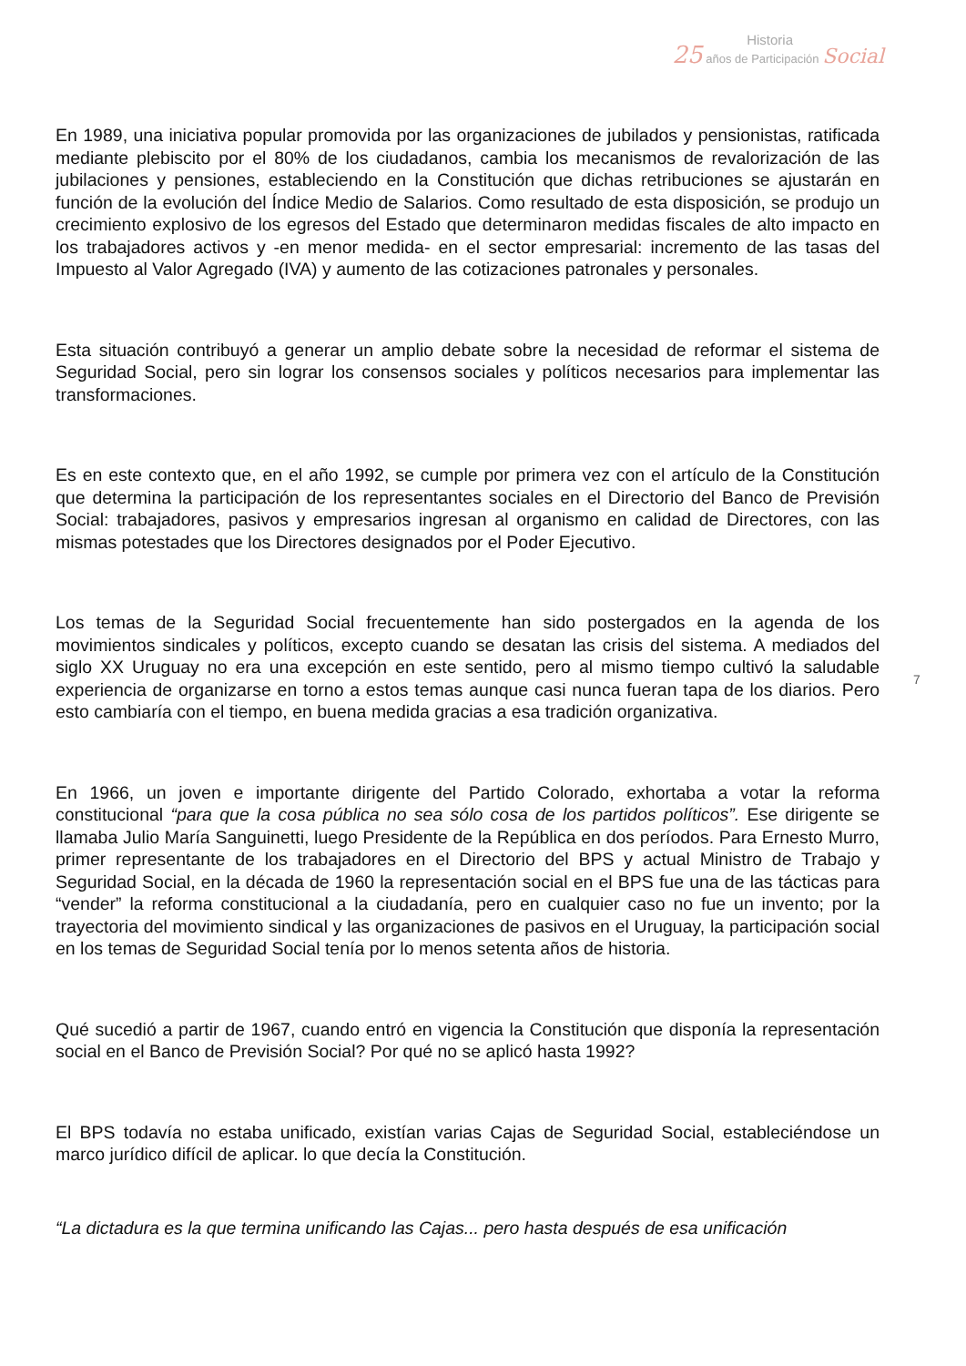Historia
25 años de Participación Social
En 1989, una iniciativa popular promovida por las organizaciones de jubilados y pensionistas, ratificada mediante plebiscito por el 80% de los ciudadanos, cambia los mecanismos de revalorización de las jubilaciones y pensiones, estableciendo en la Constitución que dichas retribuciones se ajustarán en función de la evolución del Índice Medio de Salarios. Como resultado de esta disposición, se produjo un crecimiento explosivo de los egresos del Estado que determinaron medidas fiscales de alto impacto en los trabajadores activos y -en menor medida- en el sector empresarial: incremento de las tasas del Impuesto al Valor Agregado (IVA) y aumento de las cotizaciones patronales y personales.
Esta situación contribuyó a generar un amplio debate sobre la necesidad de reformar el sistema de Seguridad Social, pero sin lograr los consensos sociales y políticos necesarios para implementar las transformaciones.
Es en este contexto que, en el año 1992, se cumple por primera vez con el artículo de la Constitución que determina la participación de los representantes sociales en el Directorio del Banco de Previsión Social: trabajadores, pasivos y empresarios ingresan al organismo en calidad de Directores, con las mismas potestades que los Directores designados por el Poder Ejecutivo.
Los temas de la Seguridad Social frecuentemente han sido postergados en la agenda de los movimientos sindicales y políticos, excepto cuando se desatan las crisis del sistema. A mediados del siglo XX Uruguay no era una excepción en este sentido, pero al mismo tiempo cultivó la saludable experiencia de organizarse en torno a estos temas aunque casi nunca fueran tapa de los diarios. Pero esto cambiaría con el tiempo, en buena medida gracias a esa tradición organizativa.
7
En 1966, un joven e importante dirigente del Partido Colorado, exhortaba a votar la reforma constitucional “para que la cosa pública no sea sólo cosa de los partidos políticos”. Ese dirigente se llamaba Julio María Sanguinetti, luego Presidente de la República en dos períodos. Para Ernesto Murro, primer representante de los trabajadores en el Directorio del BPS y actual Ministro de Trabajo y Seguridad Social, en la década de 1960 la representación social en el BPS fue una de las tácticas para “vender” la reforma constitucional a la ciudadanía, pero en cualquier caso no fue un invento; por la trayectoria del movimiento sindical y las organizaciones de pasivos en el Uruguay, la participación social en los temas de Seguridad Social tenía por lo menos setenta años de historia.
Qué sucedió a partir de 1967, cuando entró en vigencia la Constitución que disponía la representación social en el Banco de Previsión Social? Por qué no se aplicó hasta 1992?
El BPS todavía no estaba unificado, existían varias Cajas de Seguridad Social, estableciéndose un marco jurídico difícil de aplicar. lo que decía la Constitución.
“La dictadura es la que termina unificando las Cajas... pero hasta después de esa unificación